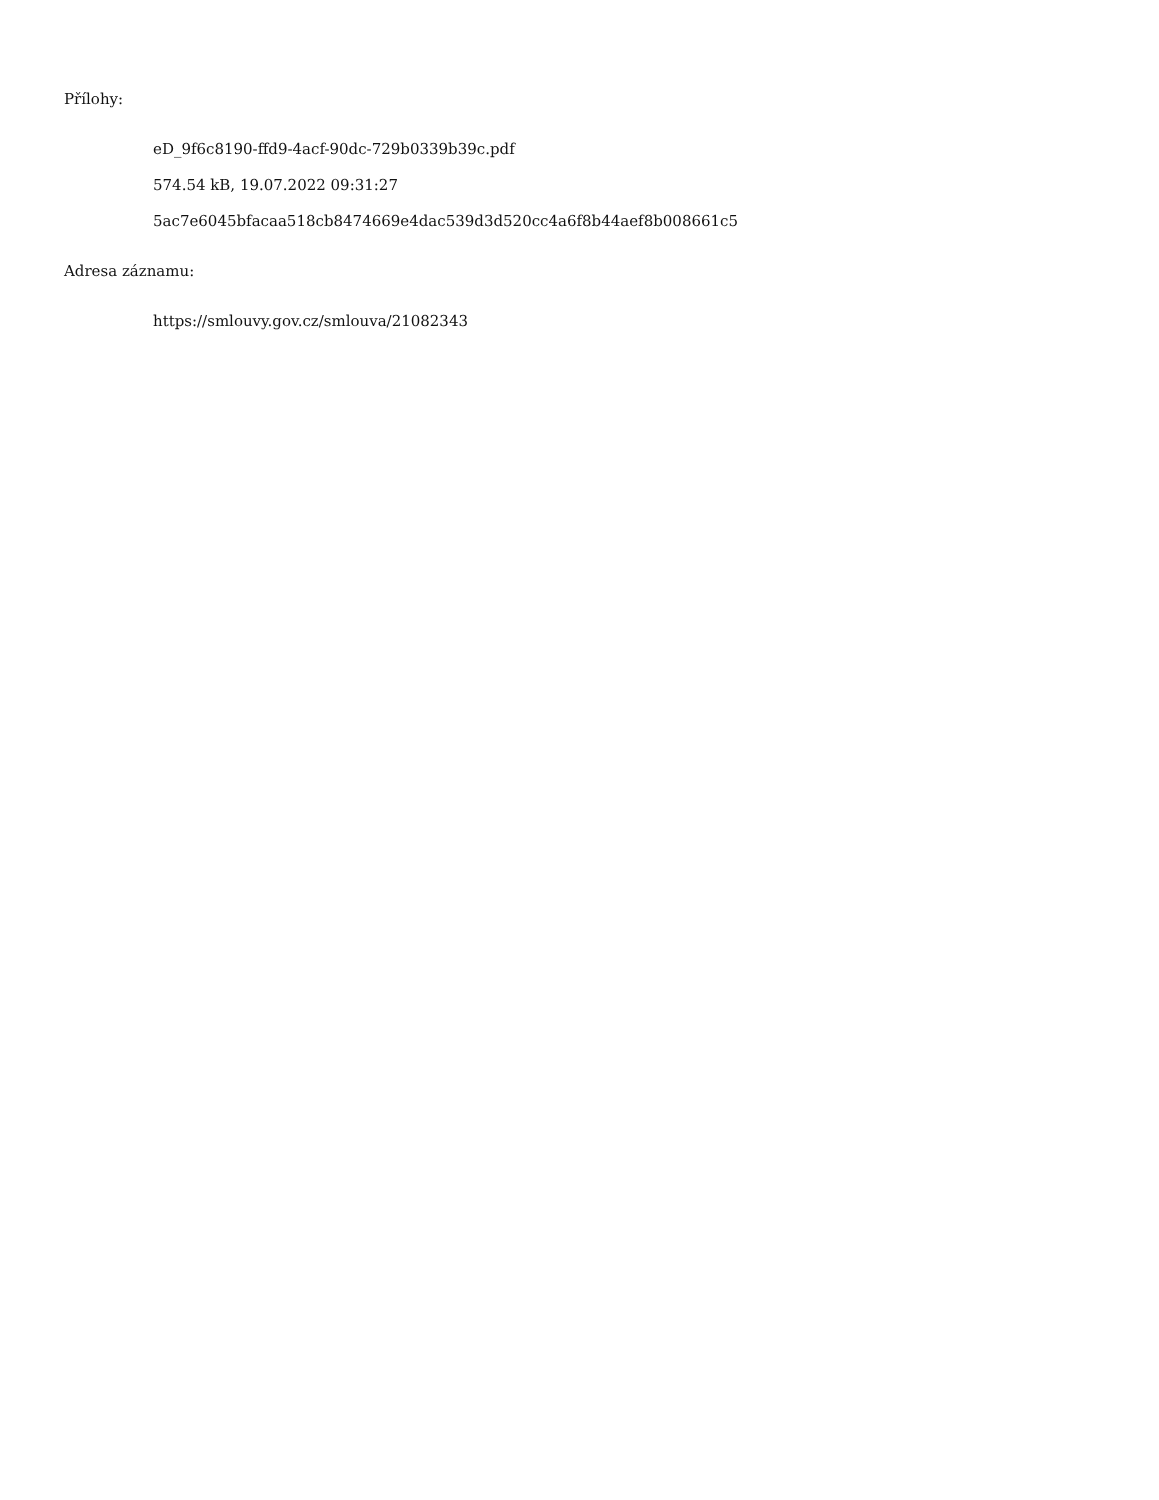Přílohy:
eD_9f6c8190-ffd9-4acf-90dc-729b0339b39c.pdf
574.54 kB, 19.07.2022 09:31:27
5ac7e6045bfacaa518cb8474669e4dac539d3d520cc4a6f8b44aef8b008661c5
Adresa záznamu:
https://smlouvy.gov.cz/smlouva/21082343